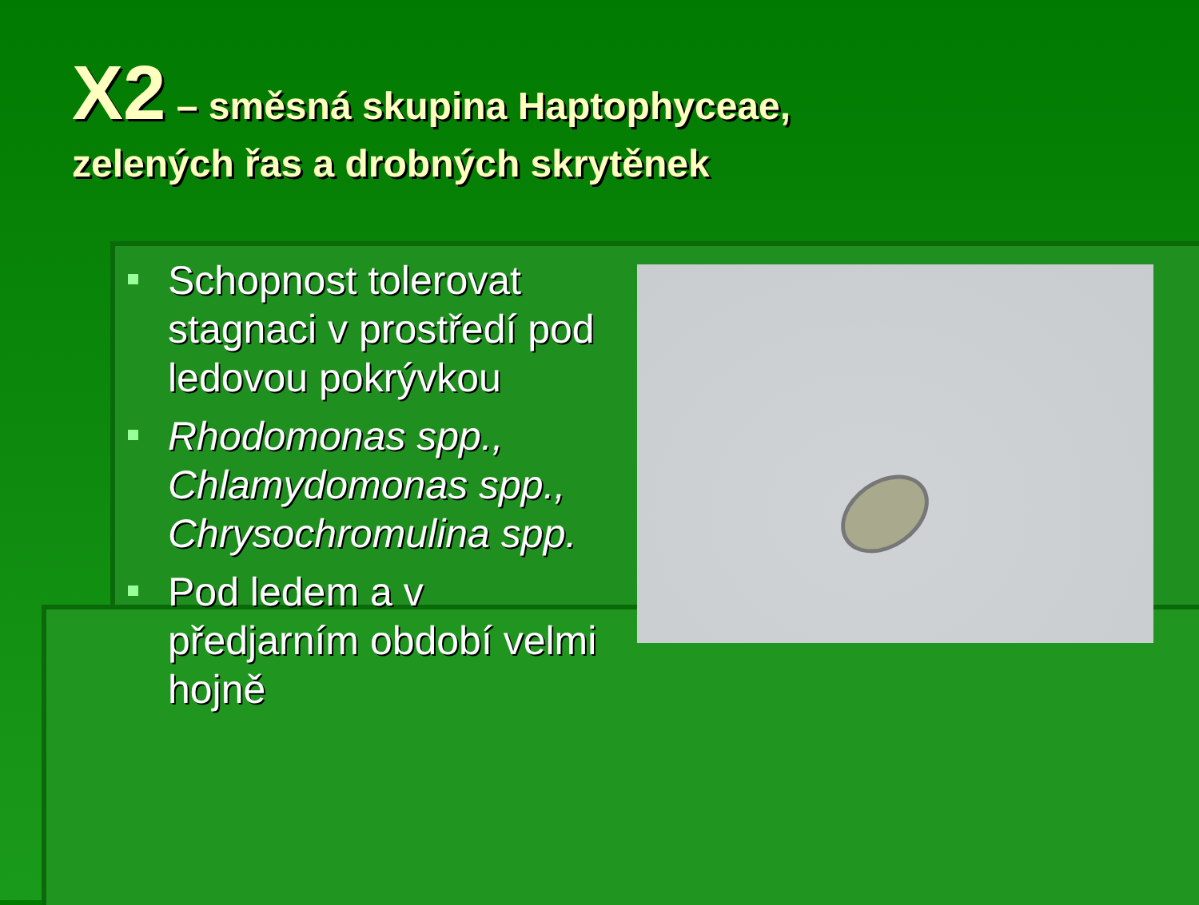X2 – směsná skupina Haptophyceae,
zelených řas a drobných skrytěnek
▪
Schopnost tolerovat stagnaci v prostředí pod ledovou pokrývkou
▪
Rhodomonas spp., Chlamydomonas spp., Chrysochromulina spp.
▪
Pod ledem a v předjarním období velmi hojně